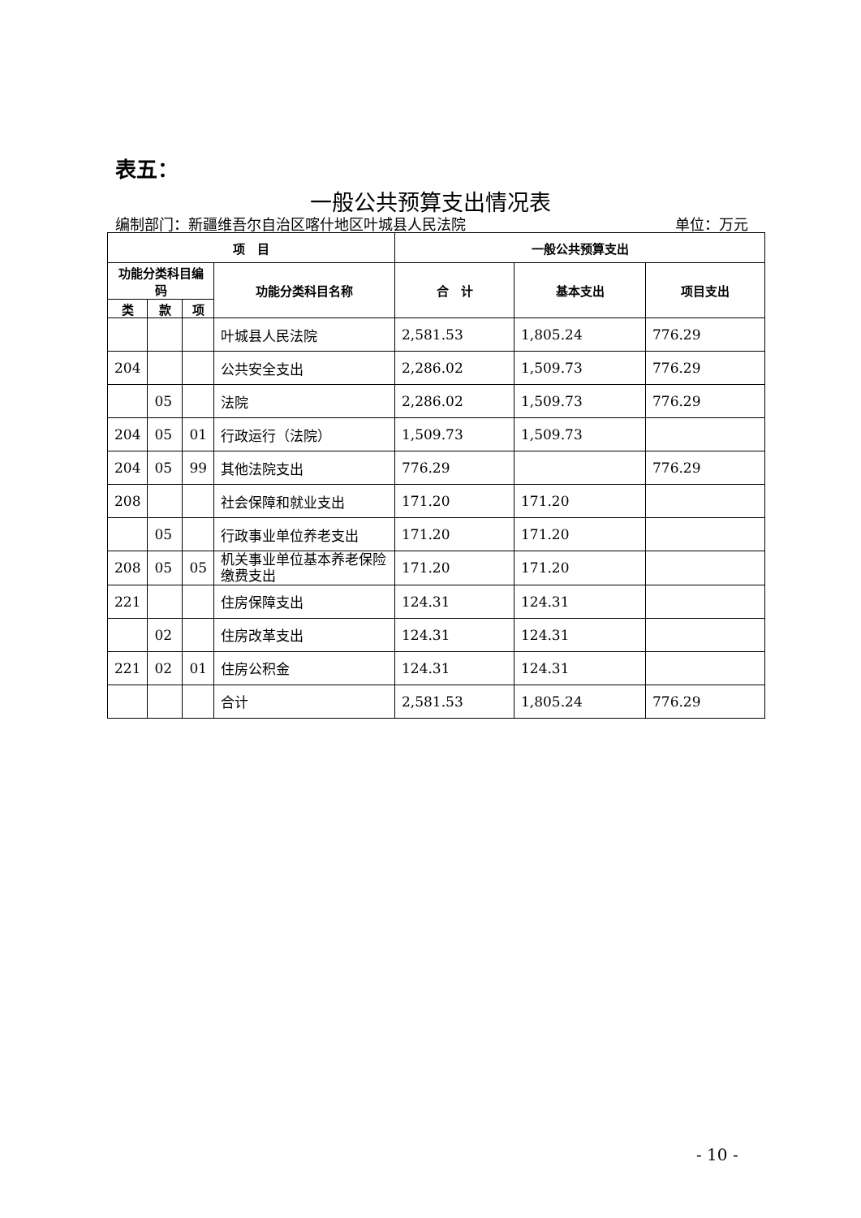表五：
一般公共预算支出情况表
编制部门：新疆维吾尔自治区喀什地区叶城县人民法院 单位：万元
| 项 目 | | | | 一般公共预算支出 | | |
| --- | --- | --- | --- | --- | --- | --- |
| 功能分类科目编码 | | | 功能分类科目名称 | 合 计 | 基本支出 | 项目支出 |
| 类 | 款 | 项 | | | | |
| | | | 叶城县人民法院 | 2,581.53 | 1,805.24 | 776.29 |
| 204 | | | 公共安全支出 | 2,286.02 | 1,509.73 | 776.29 |
| | 05 | | 法院 | 2,286.02 | 1,509.73 | 776.29 |
| 204 | 05 | 01 | 行政运行（法院） | 1,509.73 | 1,509.73 | |
| 204 | 05 | 99 | 其他法院支出 | 776.29 | | 776.29 |
| 208 | | | 社会保障和就业支出 | 171.20 | 171.20 | |
| | 05 | | 行政事业单位养老支出 | 171.20 | 171.20 | |
| 208 | 05 | 05 | 机关事业单位基本养老保险缴费支出 | 171.20 | 171.20 | |
| 221 | | | 住房保障支出 | 124.31 | 124.31 | |
| | 02 | | 住房改革支出 | 124.31 | 124.31 | |
| 221 | 02 | 01 | 住房公积金 | 124.31 | 124.31 | |
| | | | 合计 | 2,581.53 | 1,805.24 | 776.29 |
- 10 -